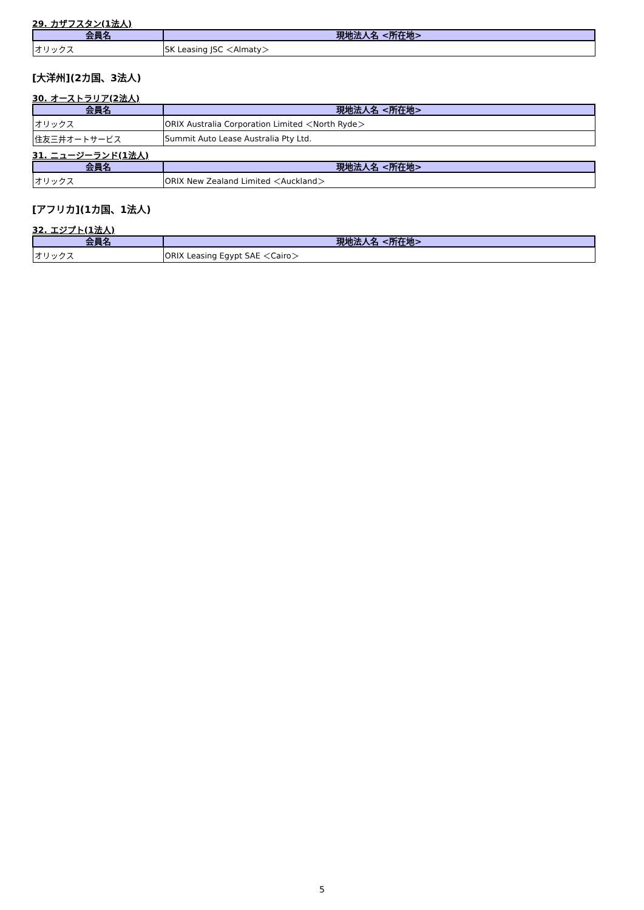29. カザフスタン(1法人)
| 会員名 | 現地法人名 <所在地> |
| --- | --- |
| オリックス | SK Leasing JSC ＜Almaty＞ |
[大洋州](2カ国、3法人)
30. オーストラリア(2法人)
| 会員名 | 現地法人名 <所在地> |
| --- | --- |
| オリックス | ORIX Australia Corporation Limited ＜North Ryde＞ |
| 住友三井オートサービス | Summit Auto Lease Australia Pty Ltd. |
31. ニュージーランド(1法人)
| 会員名 | 現地法人名 <所在地> |
| --- | --- |
| オリックス | ORIX New Zealand Limited ＜Auckland＞ |
[アフリカ](1カ国、1法人)
32. エジプト(1法人)
| 会員名 | 現地法人名 <所在地> |
| --- | --- |
| オリックス | ORIX Leasing Egypt SAE ＜Cairo＞ |
5